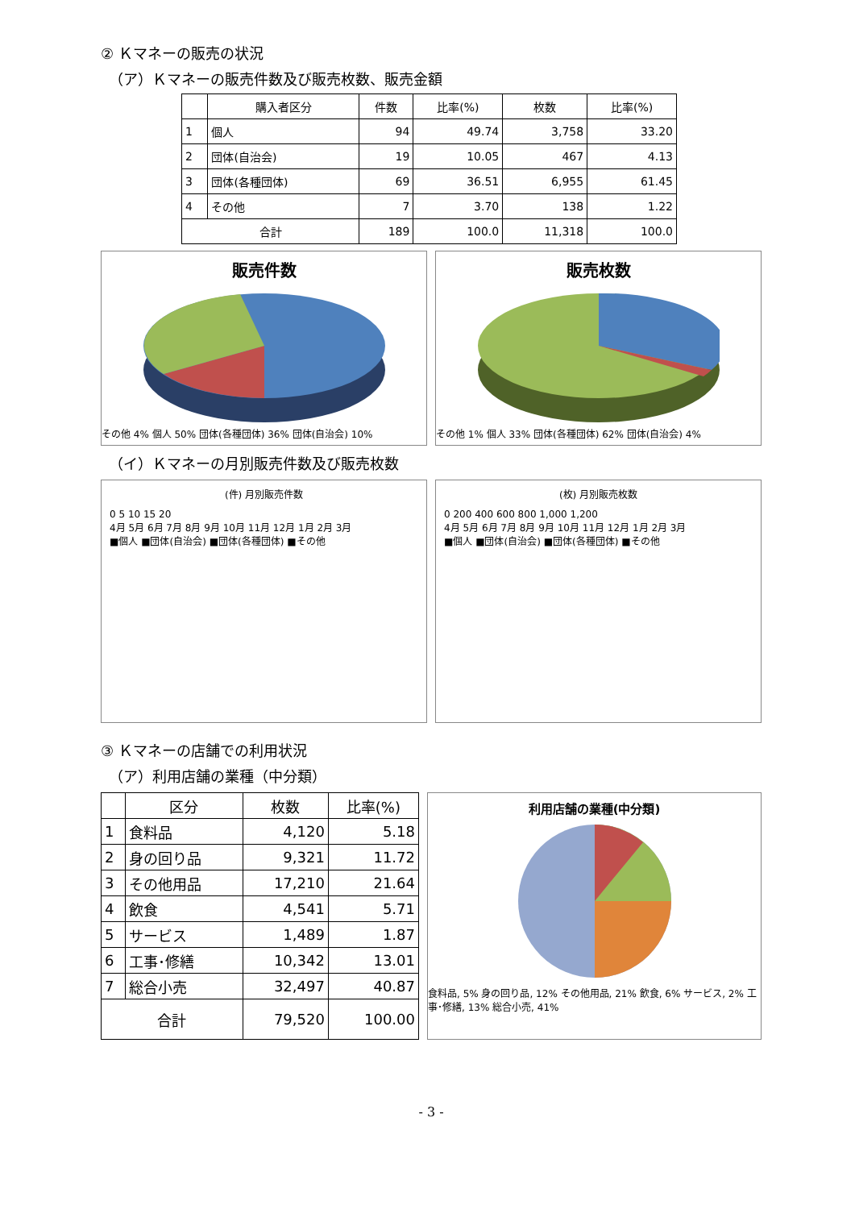② Ｋマネーの販売の状況
（ア）Ｋマネーの販売件数及び販売枚数、販売金額
| | 購入者区分 | 件数 | 比率(%) | 枚数 | 比率(%) |
| --- | --- | --- | --- | --- | --- |
| 1 | 個人 | 94 | 49.74 | 3,758 | 33.20 |
| 2 | 団体(自治会) | 19 | 10.05 | 467 | 4.13 |
| 3 | 団体(各種団体) | 69 | 36.51 | 6,955 | 61.45 |
| 4 | その他 | 7 | 3.70 | 138 | 1.22 |
| 合計 | | 189 | 100.0 | 11,318 | 100.0 |
販売件数
その他 4% 個人 50% 団体(各種団体) 36% 団体(自治会) 10%
販売枚数
その他 1% 個人 33% 団体(各種団体) 62% 団体(自治会) 4%
（イ）Ｋマネーの月別販売件数及び販売枚数
(件) 月別販売件数
0 5 10 15 20
4月 5月 6月 7月 8月 9月 10月 11月 12月 1月 2月 3月
■個人 ■団体(自治会) ■団体(各種団体) ■その他
(枚) 月別販売枚数
0 200 400 600 800 1,000 1,200
4月 5月 6月 7月 8月 9月 10月 11月 12月 1月 2月 3月
■個人 ■団体(自治会) ■団体(各種団体) ■その他
③ Ｋマネーの店舗での利用状況
（ア）利用店舗の業種（中分類）
| | 区分 | 枚数 | 比率(%) |
| --- | --- | --- | --- |
| 1 | 食料品 | 4,120 | 5.18 |
| 2 | 身の回り品 | 9,321 | 11.72 |
| 3 | その他用品 | 17,210 | 21.64 |
| 4 | 飲食 | 4,541 | 5.71 |
| 5 | サービス | 1,489 | 1.87 |
| 6 | 工事･修繕 | 10,342 | 13.01 |
| 7 | 総合小売 | 32,497 | 40.87 |
| 合計 | | 79,520 | 100.00 |
利用店舗の業種(中分類)
食料品, 5% 身の回り品, 12% その他用品, 21% 飲食, 6% サービス, 2% 工事･修繕, 13% 総合小売, 41%
- 3 -